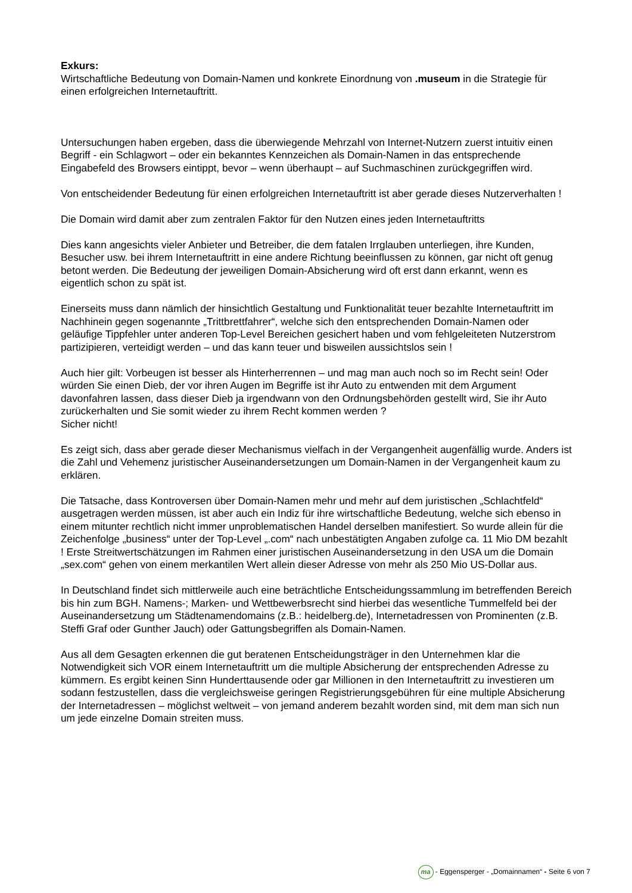Exkurs:
Wirtschaftliche Bedeutung von Domain-Namen und konkrete Einordnung von .museum in die Strategie für einen erfolgreichen Internetauftritt.
Untersuchungen haben ergeben, dass die überwiegende Mehrzahl von Internet-Nutzern zuerst intuitiv einen Begriff - ein Schlagwort – oder ein bekanntes Kennzeichen als Domain-Namen in das entsprechende Eingabefeld des Browsers eintippt, bevor – wenn überhaupt – auf Suchmaschinen zurückgegriffen wird.
Von entscheidender Bedeutung für einen erfolgreichen Internetauftritt ist aber gerade dieses Nutzerverhalten !
Die Domain wird damit aber zum zentralen Faktor für den Nutzen eines jeden Internetauftritts
Dies kann angesichts vieler Anbieter und Betreiber, die dem fatalen Irrglauben unterliegen, ihre Kunden, Besucher usw. bei ihrem Internetauftritt in eine andere Richtung beeinflussen zu können, gar nicht oft genug betont werden. Die Bedeutung der jeweiligen Domain-Absicherung wird oft erst dann erkannt, wenn es eigentlich schon zu spät ist.
Einerseits muss dann nämlich der hinsichtlich Gestaltung und Funktionalität teuer bezahlte Internetauftritt im Nachhinein gegen sogenannte „Trittbrettfahrer“, welche sich den entsprechenden Domain-Namen oder geläufige Tippfehler unter anderen Top-Level Bereichen gesichert haben und vom fehlgeleiteten Nutzerstrom partizipieren, verteidigt werden – und das kann teuer und bisweilen aussichtslos sein !
Auch hier gilt: Vorbeugen ist besser als Hinterherrennen – und mag man auch noch so im Recht sein! Oder würden Sie einen Dieb, der vor ihren Augen im Begriffe ist ihr Auto zu entwenden mit dem Argument davonfahren lassen, dass dieser Dieb ja irgendwann von den Ordnungsbehörden gestellt wird, Sie ihr Auto zurückerhalten und Sie somit wieder zu ihrem Recht kommen werden ?
Sicher nicht!
Es zeigt sich, dass aber gerade dieser Mechanismus vielfach in der Vergangenheit augenfällig wurde. Anders ist die Zahl und Vehemenz juristischer Auseinandersetzungen um Domain-Namen in der Vergangenheit kaum zu erklären.
Die Tatsache, dass Kontroversen über Domain-Namen mehr und mehr auf dem juristischen „Schlachtfeld“ ausgetragen werden müssen, ist aber auch ein Indiz für ihre wirtschaftliche Bedeutung, welche sich ebenso in einem mitunter rechtlich nicht immer unproblematischen Handel derselben manifestiert. So wurde allein für die Zeichenfolge „business“ unter der Top-Level „.com“ nach unbestätigten Angaben zufolge ca. 11 Mio DM bezahlt ! Erste Streitwertschätzungen im Rahmen einer juristischen Auseinandersetzung in den USA um die Domain „sex.com“ gehen von einem merkantilen Wert allein dieser Adresse von mehr als 250 Mio US-Dollar aus.
In Deutschland findet sich mittlerweile auch eine beträchtliche Entscheidungssammlung im betreffenden Bereich bis hin zum BGH. Namens-; Marken- und Wettbewerbsrecht sind hierbei das wesentliche Tummelfeld bei der Auseinandersetzung um Städtenamendomains (z.B.: heidelberg.de), Internetadressen von Prominenten (z.B. Steffi Graf oder Gunther Jauch) oder Gattungsbegriffen als Domain-Namen.
Aus all dem Gesagten erkennen die gut beratenen Entscheidungsträger in den Unternehmen klar die Notwendigkeit sich VOR einem Internetauftritt um die multiple Absicherung der entsprechenden Adresse zu kümmern. Es ergibt keinen Sinn Hunderttausende oder gar Millionen in den Internetauftritt zu investieren um sodann festzustellen, dass die vergleichsweise geringen Registrierungsgebühren für eine multiple Absicherung der Internetadressen – möglichst weltweit – von jemand anderem bezahlt worden sind, mit dem man sich nun um jede einzelne Domain streiten muss.
ma - Eggensperger - „Domainnamen“ - Seite 6 von 7